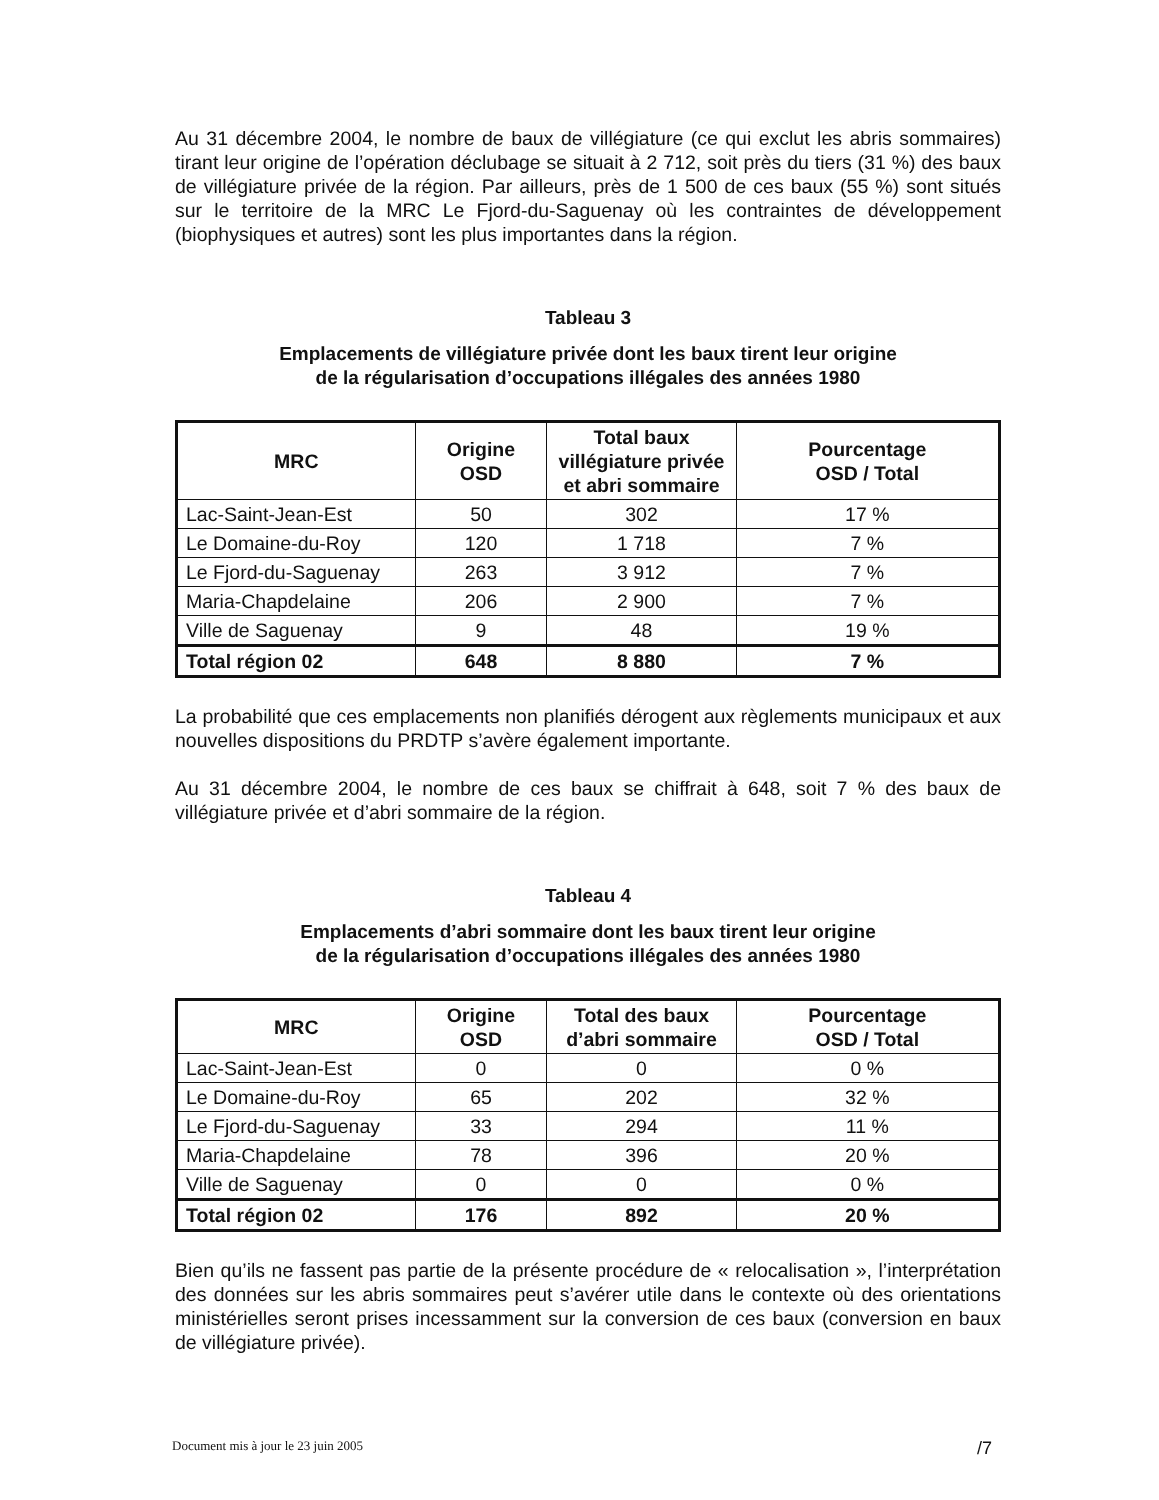Au 31 décembre 2004, le nombre de baux de villégiature (ce qui exclut les abris sommaires) tirant leur origine de l’opération déclubage se situait à 2 712, soit près du tiers (31 %) des baux de villégiature privée de la région. Par ailleurs, près de 1 500 de ces baux (55 %) sont situés sur le territoire de la MRC Le Fjord-du-Saguenay où les contraintes de développement (biophysiques et autres) sont les plus importantes dans la région.
Tableau 3
Emplacements de villégiature privée dont les baux tirent leur origine
de la régularisation d’occupations illégales des années 1980
| MRC | Origine OSD | Total baux villégiature privée et abri sommaire | Pourcentage OSD / Total |
| --- | --- | --- | --- |
| Lac-Saint-Jean-Est | 50 | 302 | 17 % |
| Le Domaine-du-Roy | 120 | 1 718 | 7 % |
| Le Fjord-du-Saguenay | 263 | 3 912 | 7 % |
| Maria-Chapdelaine | 206 | 2 900 | 7 % |
| Ville de Saguenay | 9 | 48 | 19 % |
| Total région 02 | 648 | 8 880 | 7 % |
La probabilité que ces emplacements non planifiés dérogent aux règlements municipaux et aux nouvelles dispositions du PRDTP s’avère également importante.
Au 31 décembre 2004, le nombre de ces baux se chiffrait à 648, soit 7 % des baux de villégiature privée et d’abri sommaire de la région.
Tableau 4
Emplacements d’abri sommaire dont les baux tirent leur origine
de la régularisation d’occupations illégales des années 1980
| MRC | Origine OSD | Total des baux d’abri sommaire | Pourcentage OSD / Total |
| --- | --- | --- | --- |
| Lac-Saint-Jean-Est | 0 | 0 | 0 % |
| Le Domaine-du-Roy | 65 | 202 | 32 % |
| Le Fjord-du-Saguenay | 33 | 294 | 11 % |
| Maria-Chapdelaine | 78 | 396 | 20 % |
| Ville de Saguenay | 0 | 0 | 0 % |
| Total région 02 | 176 | 892 | 20 % |
Bien qu’ils ne fassent pas partie de la présente procédure de « relocalisation », l’interprétation des données sur les abris sommaires peut s’avérer utile dans le contexte où des orientations ministérielles seront prises incessamment sur la conversion de ces baux (conversion en baux de villégiature privée).
Document mis à jour le 23 juin 2005 /7